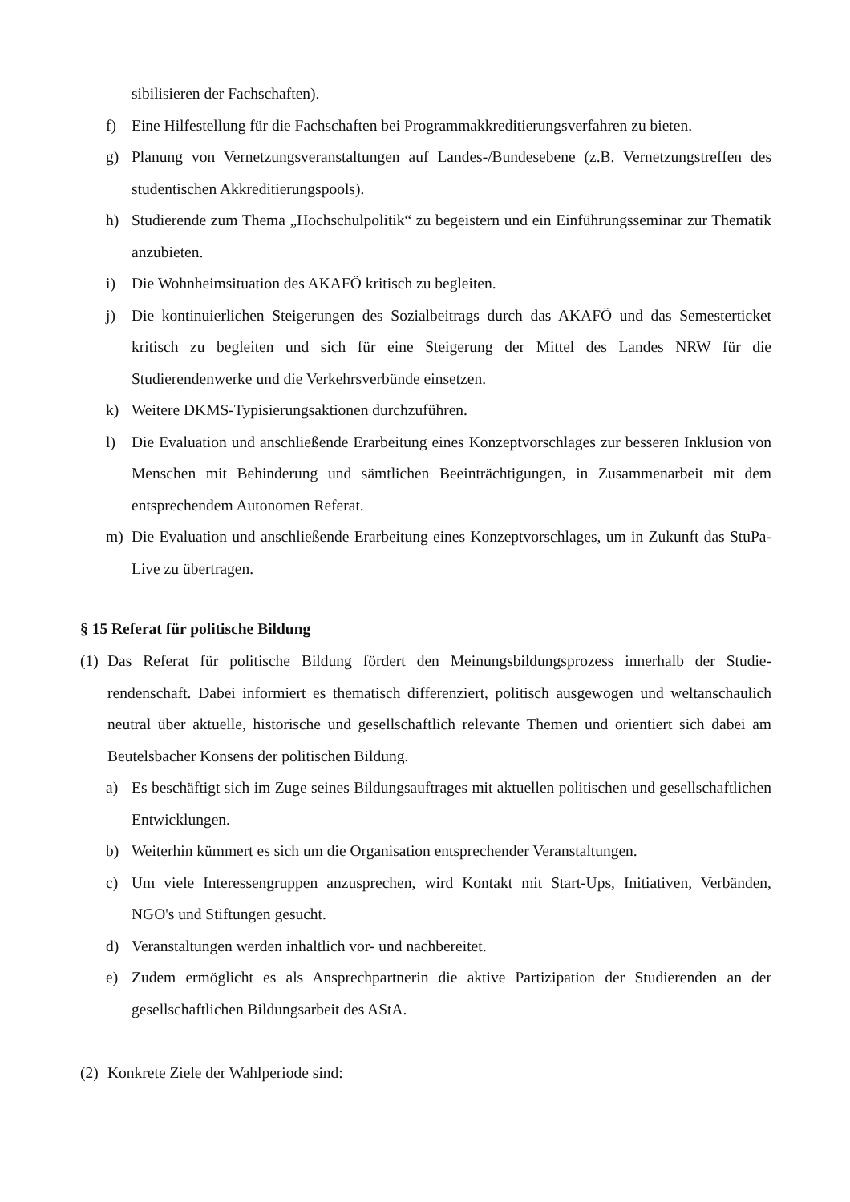sibilisieren der Fachschaften).
f) Eine Hilfestellung für die Fachschaften bei Programmakkreditierungsverfahren zu bieten.
g) Planung von Vernetzungsveranstaltungen auf Landes-/Bundesebene (z.B. Vernetzungstref­fen des studentischen Akkreditierungspools).
h) Studierende zum Thema „Hochschulpolitik“ zu begeistern und ein Einführungsseminar zur Thematik anzubieten.
i) Die Wohnheimsituation des AKAFÖ kritisch zu begleiten.
j) Die kontinuierlichen Steigerungen des Sozialbeitrags durch das AKAFÖ und das Semester­ticket kritisch zu begleiten und sich für eine Steigerung der Mittel des Landes NRW für die Studierendenwerke und die Verkehrsverbünde einsetzen.
k) Weitere DKMS-Typisierungsaktionen durchzuführen.
l) Die Evaluation und anschließende Erarbeitung eines Konzeptvorschlages zur besseren In­klusion von Menschen mit Behinderung und sämtlichen Beeinträchtigungen, in Zusammen­arbeit mit dem entsprechendem Autonomen Referat.
m) Die Evaluation und anschließende Erarbeitung eines Konzeptvorschlages, um in Zukunft das StuPa-Live zu übertragen.
§ 15 Referat für politische Bildung
(1) Das Referat für politische Bildung fördert den Meinungsbildungsprozess innerhalb der Studie­rendenschaft. Dabei informiert es thematisch differenziert, politisch ausgewogen und weltan­schaulich neutral über aktuelle, historische und gesellschaftlich relevante Themen und orientiert sich dabei am Beutelsbacher Konsens der politischen Bildung.
a) Es beschäftigt sich im Zuge seines Bildungsauftrages mit aktuellen politischen und gesell­schaftlichen Entwicklungen.
b) Weiterhin kümmert es sich um die Organisation entsprechender Veranstaltungen.
c) Um viele Interessengruppen anzusprechen, wird Kontakt mit Start-Ups, Initiativen, Verbän­den, NGO's und Stiftungen gesucht.
d) Veranstaltungen werden inhaltlich vor- und nachbereitet.
e) Zudem ermöglicht es als Ansprechpartnerin die aktive Partizipation der Studierenden an der gesellschaftlichen Bildungsarbeit des AStA.
(2) Konkrete Ziele der Wahlperiode sind: